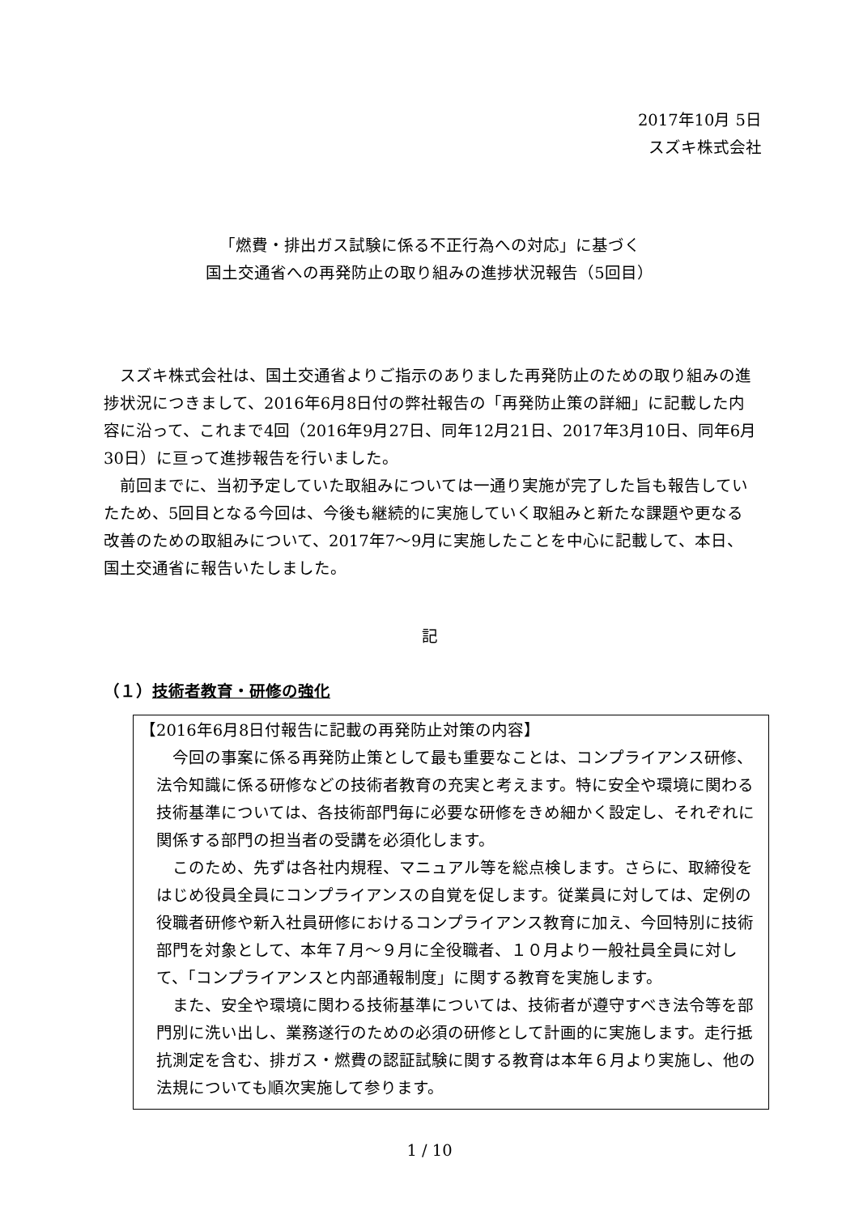2017年10月 5日
スズキ株式会社
「燃費・排出ガス試験に係る不正行為への対応」に基づく
国土交通省への再発防止の取り組みの進捗状況報告（5回目）
スズキ株式会社は、国土交通省よりご指示のありました再発防止のための取り組みの進捗状況につきまして、2016年6月8日付の弊社報告の「再発防止策の詳細」に記載した内容に沿って、これまで4回（2016年9月27日、同年12月21日、2017年3月10日、同年6月30日）に亘って進捗報告を行いました。
前回までに、当初予定していた取組みについては一通り実施が完了した旨も報告していたため、5回目となる今回は、今後も継続的に実施していく取組みと新たな課題や更なる改善のための取組みについて、2017年7〜9月に実施したことを中心に記載して、本日、国土交通省に報告いたしました。
記
（１）技術者教育・研修の強化
【2016年6月8日付報告に記載の再発防止対策の内容】
今回の事案に係る再発防止策として最も重要なことは、コンプライアンス研修、法令知識に係る研修などの技術者教育の充実と考えます。特に安全や環境に関わる技術基準については、各技術部門毎に必要な研修をきめ細かく設定し、それぞれに関係する部門の担当者の受講を必須化します。
このため、先ずは各社内規程、マニュアル等を総点検します。さらに、取締役をはじめ役員全員にコンプライアンスの自覚を促します。従業員に対しては、定例の役職者研修や新入社員研修におけるコンプライアンス教育に加え、今回特別に技術部門を対象として、本年７月〜９月に全役職者、１０月より一般社員全員に対して、「コンプライアンスと内部通報制度」に関する教育を実施します。
また、安全や環境に関わる技術基準については、技術者が遵守すべき法令等を部門別に洗い出し、業務遂行のための必須の研修として計画的に実施します。走行抵抗測定を含む、排ガス・燃費の認証試験に関する教育は本年６月より実施し、他の法規についても順次実施して参ります。
1 / 10